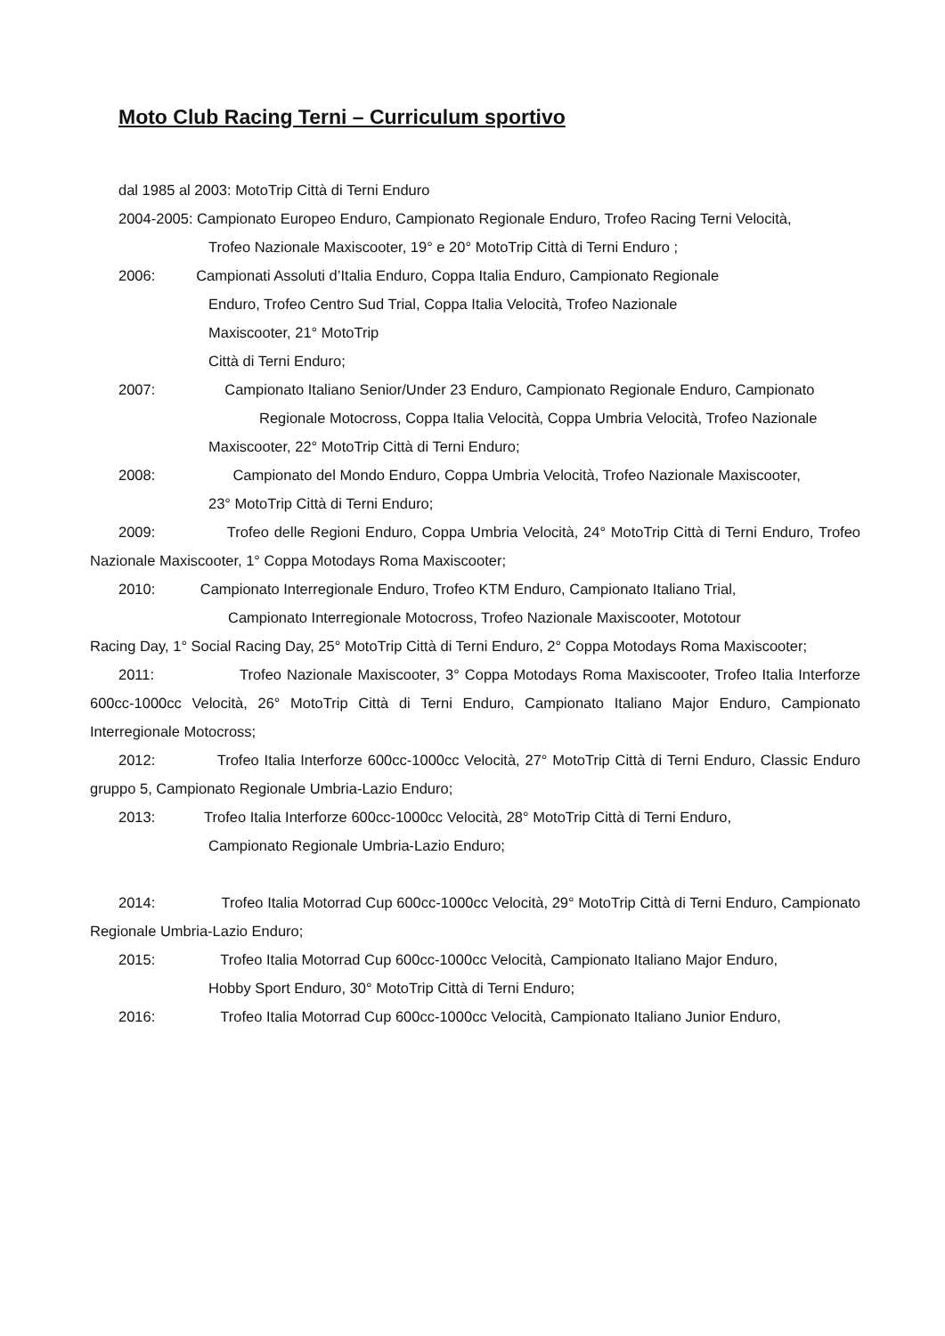Moto Club Racing Terni – Curriculum sportivo
dal 1985 al 2003: MotoTrip Città di Terni Enduro
2004-2005: Campionato Europeo Enduro, Campionato Regionale Enduro, Trofeo Racing Terni Velocità,
Trofeo Nazionale Maxiscooter, 19° e 20° MotoTrip Città di Terni Enduro ;
2006: Campionati Assoluti d’Italia Enduro, Coppa Italia Enduro, Campionato Regionale
Enduro, Trofeo Centro Sud Trial, Coppa Italia Velocità, Trofeo Nazionale
Maxiscooter, 21° MotoTrip
Città di Terni Enduro;
2007: Campionato Italiano Senior/Under 23 Enduro, Campionato Regionale Enduro, Campionato
Regionale Motocross, Coppa Italia Velocità, Coppa Umbria Velocità, Trofeo Nazionale
Maxiscooter, 22° MotoTrip Città di Terni Enduro;
2008: Campionato del Mondo Enduro, Coppa Umbria Velocità, Trofeo Nazionale Maxiscooter,
23° MotoTrip Città di Terni Enduro;
2009: Trofeo delle Regioni Enduro, Coppa Umbria Velocità, 24° MotoTrip Città di Terni Enduro, Trofeo Nazionale Maxiscooter, 1° Coppa Motodays Roma Maxiscooter;
2010: Campionato Interregionale Enduro, Trofeo KTM Enduro, Campionato Italiano Trial,
Campionato Interregionale Motocross, Trofeo Nazionale Maxiscooter, Mototour
Racing Day, 1° Social Racing Day, 25° MotoTrip Città di Terni Enduro, 2° Coppa Motodays Roma Maxiscooter;
2011: Trofeo Nazionale Maxiscooter, 3° Coppa Motodays Roma Maxiscooter, Trofeo Italia Interforze 600cc-1000cc Velocità, 26° MotoTrip Città di Terni Enduro, Campionato Italiano Major Enduro, Campionato Interregionale Motocross;
2012: Trofeo Italia Interforze 600cc-1000cc Velocità, 27° MotoTrip Città di Terni Enduro, Classic Enduro gruppo 5, Campionato Regionale Umbria-Lazio Enduro;
2013: Trofeo Italia Interforze 600cc-1000cc Velocità, 28° MotoTrip Città di Terni Enduro,
Campionato Regionale Umbria-Lazio Enduro;
2014: Trofeo Italia Motorrad Cup 600cc-1000cc Velocità, 29° MotoTrip Città di Terni Enduro, Campionato Regionale Umbria-Lazio Enduro;
2015: Trofeo Italia Motorrad Cup 600cc-1000cc Velocità, Campionato Italiano Major Enduro,
Hobby Sport Enduro, 30° MotoTrip Città di Terni Enduro;
2016: Trofeo Italia Motorrad Cup 600cc-1000cc Velocità, Campionato Italiano Junior Enduro,